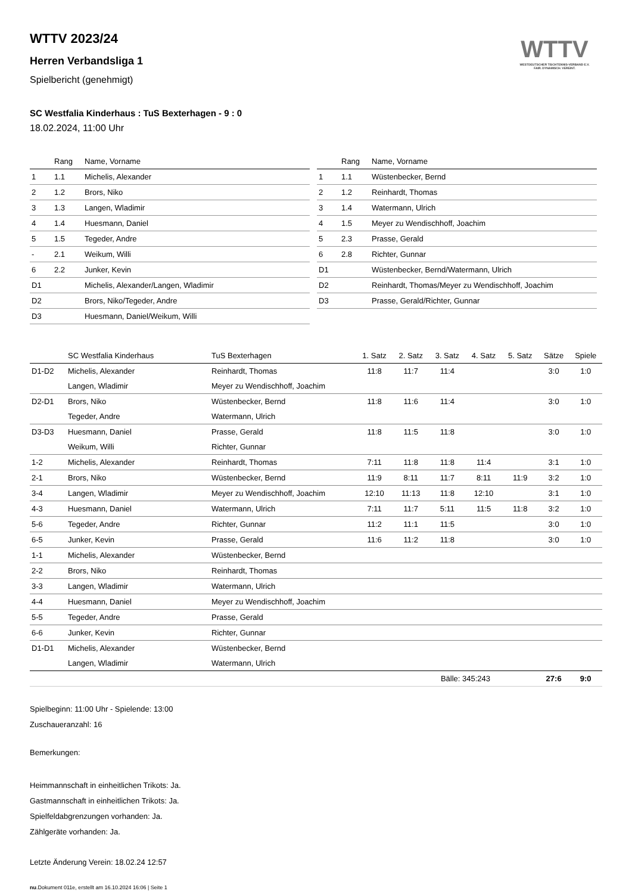WTTV
WESTDEUTSCHER TISCHTENNIS-VERBAND E.V.
FAIR. DYNAMISCH. VEREINT.
WTTV 2023/24
Herren Verbandsliga 1
Spielbericht (genehmigt)
SC Westfalia Kinderhaus : TuS Bexterhagen - 9 : 0
18.02.2024, 11:00 Uhr
| | Rang | Name, Vorname |
| --- | --- | --- |
| 1 | 1.1 | Michelis, Alexander |
| 2 | 1.2 | Brors, Niko |
| 3 | 1.3 | Langen, Wladimir |
| 4 | 1.4 | Huesmann, Daniel |
| 5 | 1.5 | Tegeder, Andre |
| - | 2.1 | Weikum, Willi |
| 6 | 2.2 | Junker, Kevin |
| D1 | | Michelis, Alexander/Langen, Wladimir |
| D2 | | Brors, Niko/Tegeder, Andre |
| D3 | | Huesmann, Daniel/Weikum, Willi |
| | Rang | Name, Vorname |
| --- | --- | --- |
| 1 | 1.1 | Wüstenbecker, Bernd |
| 2 | 1.2 | Reinhardt, Thomas |
| 3 | 1.4 | Watermann, Ulrich |
| 4 | 1.5 | Meyer zu Wendischhoff, Joachim |
| 5 | 2.3 | Prasse, Gerald |
| 6 | 2.8 | Richter, Gunnar |
| D1 | | Wüstenbecker, Bernd/Watermann, Ulrich |
| D2 | | Reinhardt, Thomas/Meyer zu Wendischhoff, Joachim |
| D3 | | Prasse, Gerald/Richter, Gunnar |
| | SC Westfalia Kinderhaus | TuS Bexterhagen | 1. Satz | 2. Satz | 3. Satz | 4. Satz | 5. Satz | Sätze | Spiele |
| --- | --- | --- | --- | --- | --- | --- | --- | --- | --- |
| D1-D2 | Michelis, Alexander | Reinhardt, Thomas | 11:8 | 11:7 | 11:4 | | | 3:0 | 1:0 |
| | Langen, Wladimir | Meyer zu Wendischhoff, Joachim | | | | | | | |
| D2-D1 | Brors, Niko | Wüstenbecker, Bernd | 11:8 | 11:6 | 11:4 | | | 3:0 | 1:0 |
| | Tegeder, Andre | Watermann, Ulrich | | | | | | | |
| D3-D3 | Huesmann, Daniel | Prasse, Gerald | 11:8 | 11:5 | 11:8 | | | 3:0 | 1:0 |
| | Weikum, Willi | Richter, Gunnar | | | | | | | |
| 1-2 | Michelis, Alexander | Reinhardt, Thomas | 7:11 | 11:8 | 11:8 | 11:4 | | 3:1 | 1:0 |
| 2-1 | Brors, Niko | Wüstenbecker, Bernd | 11:9 | 8:11 | 11:7 | 8:11 | 11:9 | 3:2 | 1:0 |
| 3-4 | Langen, Wladimir | Meyer zu Wendischhoff, Joachim | 12:10 | 11:13 | 11:8 | 12:10 | | 3:1 | 1:0 |
| 4-3 | Huesmann, Daniel | Watermann, Ulrich | 7:11 | 11:7 | 5:11 | 11:5 | 11:8 | 3:2 | 1:0 |
| 5-6 | Tegeder, Andre | Richter, Gunnar | 11:2 | 11:1 | 11:5 | | | 3:0 | 1:0 |
| 6-5 | Junker, Kevin | Prasse, Gerald | 11:6 | 11:2 | 11:8 | | | 3:0 | 1:0 |
| 1-1 | Michelis, Alexander | Wüstenbecker, Bernd | | | | | | | |
| 2-2 | Brors, Niko | Reinhardt, Thomas | | | | | | | |
| 3-3 | Langen, Wladimir | Watermann, Ulrich | | | | | | | |
| 4-4 | Huesmann, Daniel | Meyer zu Wendischhoff, Joachim | | | | | | | |
| 5-5 | Tegeder, Andre | Prasse, Gerald | | | | | | | |
| 6-6 | Junker, Kevin | Richter, Gunnar | | | | | | | |
| D1-D1 | Michelis, Alexander | Wüstenbecker, Bernd | | | | | | | |
| | Langen, Wladimir | Watermann, Ulrich | | | | | | | |
| | | | | Bälle: 345:243 | | | | 27:6 | 9:0 |
Spielbeginn: 11:00 Uhr - Spielende: 13:00
Zuschaueranzahl: 16
Bemerkungen:
Heimmannschaft in einheitlichen Trikots: Ja.
Gastmannschaft in einheitlichen Trikots: Ja.
Spielfeldabgrenzungen vorhanden: Ja.
Zählgeräte vorhanden: Ja.
Letzte Änderung Verein: 18.02.24 12:57
nu.Dokument 011e, erstellt am 16.10.2024 16:06 | Seite 1